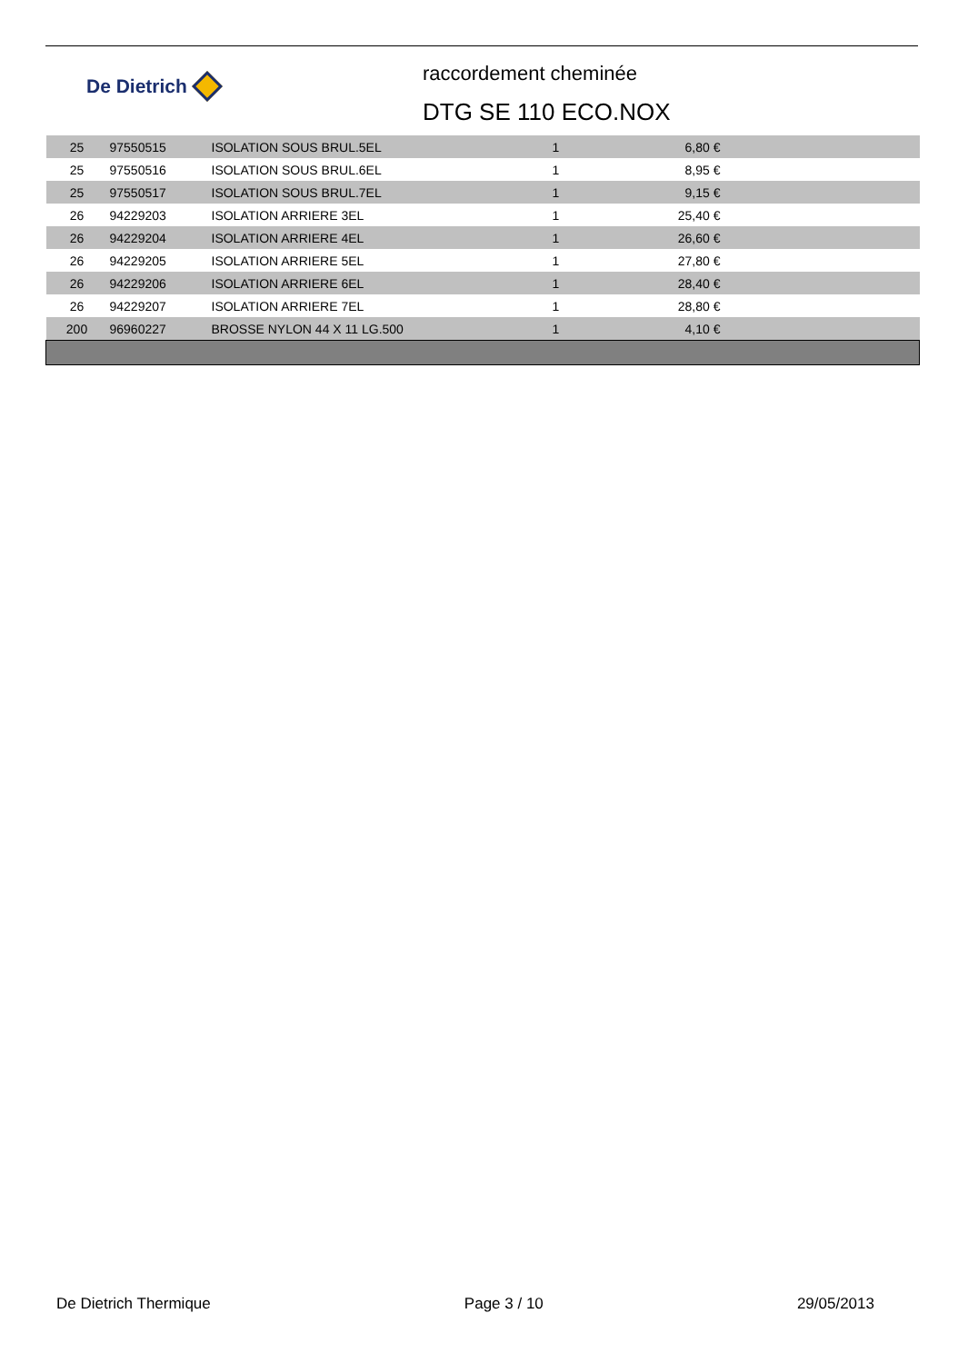De Dietrich
raccordement cheminée
DTG SE 110 ECO.NOX
| 25 | 97550515 | ISOLATION SOUS BRUL.5EL | 1 | 6,80 € | |
| 25 | 97550516 | ISOLATION SOUS BRUL.6EL | 1 | 8,95 € | |
| 25 | 97550517 | ISOLATION SOUS BRUL.7EL | 1 | 9,15 € | |
| 26 | 94229203 | ISOLATION ARRIERE 3EL | 1 | 25,40 € | |
| 26 | 94229204 | ISOLATION ARRIERE 4EL | 1 | 26,60 € | |
| 26 | 94229205 | ISOLATION ARRIERE 5EL | 1 | 27,80 € | |
| 26 | 94229206 | ISOLATION ARRIERE 6EL | 1 | 28,40 € | |
| 26 | 94229207 | ISOLATION ARRIERE 7EL | 1 | 28,80 € | |
| 200 | 96960227 | BROSSE NYLON 44 X 11 LG.500 | 1 | 4,10 € | |
De Dietrich Thermique Page 3 / 10 29/05/2013